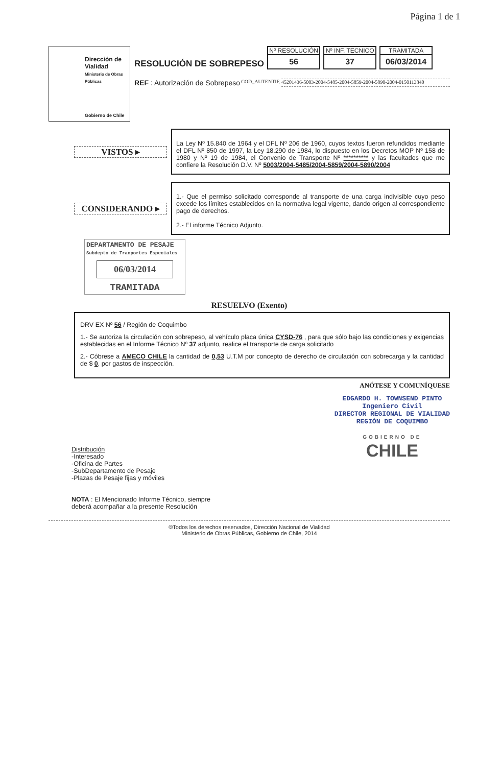Página 1 de 1
Dirección de Vialidad
Ministerio de Obras Públicas
Gobierno de Chile
RESOLUCIÓN DE SOBREPESO
Nº RESOLUCIÓN
56
Nº INF. TECNICO
37
TRAMITADA
06/03/2014
REF : Autorización de Sobrepeso COD_AUTENTIF. 45201436-5003-2004-5485-2004-5859-2004-5890-2004-0150113840
VISTOS ▸
La Ley Nº 15.840 de 1964 y el DFL Nº 206 de 1960, cuyos textos fueron refundidos mediante el DFL Nº 850 de 1997, la Ley 18.290 de 1984, lo dispuesto en los Decretos MOP Nº 158 de 1980 y Nº 19 de 1984, el Convenio de Transporte Nº ********** y las facultades que me confiere la Resolución D.V. Nº 5003/2004-5485/2004-5859/2004-5890/2004
CONSIDERANDO ▸
1.- Que el permiso solicitado corresponde al transporte de una carga indivisible cuyo peso excede los límites establecidos en la normativa legal vigente, dando origen al correspondiente pago de derechos.
2.- El informe Técnico Adjunto.
DEPARTAMENTO DE PESAJE
Subdepto de Tranportes Especiales
06/03/2014
TRAMITADA
RESUELVO (Exento)
DRV EX Nº 56 / Región de Coquimbo
1.- Se autoriza la circulación con sobrepeso, al vehículo placa única CYSD-76 , para que sólo bajo las condiciones y exigencias establecidas en el Informe Técnico Nº 37 adjunto, realice el transporte de carga solicitado
2.- Cóbrese a AMECO CHILE la cantidad de 0,53 U.T.M por concepto de derecho de circulación con sobrecarga y la cantidad de $ 0, por gastos de inspección.
ANÓTESE Y COMUNÍQUESE
Distribución
-Interesado
-Oficina de Partes
-SubDepartamento de Pesaje
-Plazas de Pesaje fijas y móviles
NOTA : El Mencionado Informe Técnico, siempre
deberá acompañar a la presente Resolución
EDGARDO H. TOWNSEND PINTO
Ingeniero Civil
DIRECTOR REGIONAL DE VIALIDAD
REGIÓN DE COQUIMBO
GOBIERNO DE
CHILE
©Todos los derechos reservados, Dirección Nacional de Vialidad
Ministerio de Obras Públicas, Gobierno de Chile, 2014